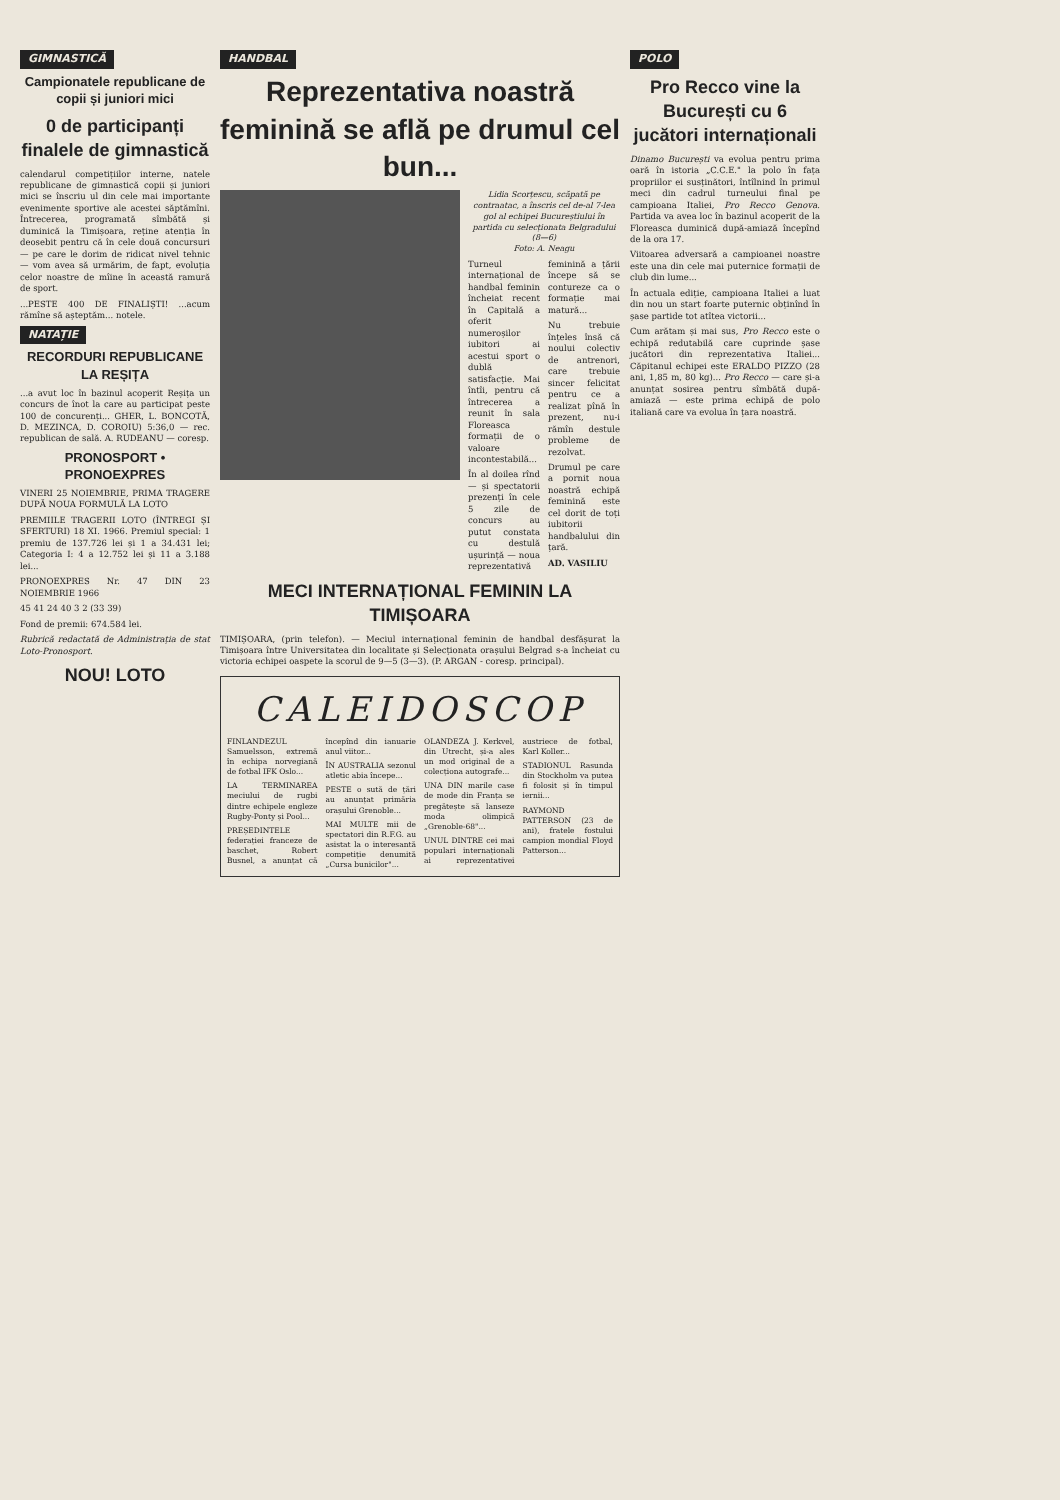GIMNASTICĂ
Campionatele republicane de copii și juniori mici
0 de participanți finalele de gimnastică
calendarul competițiilor interne, natele republicane de gimnastică copii și juniori mici se înscriu ul din cele mai importante evenimente sportive ale acestei săptămîni. Întrecerea, programată sîmbătă și duminică la Timișoara, reține atenția în deosebit pentru că în cele două concursuri — pe care le dorim de ridicat nivel tehnic — vom avea să urmărim, de fapt, evoluția celor noastre de mîine în această ramură de sport.
...PESTE 400 DE FINALIȘTI! ...acum rămîne să așteptăm... notele.
NATAȚIE
RECORDURI REPUBLICANE LA REȘIȚA
...a avut loc în bazinul acoperit Reșița un concurs de înot la care au participat peste 100 de concurenți... GHER, L. BONCOTĂ, D. MEZINCA, D. COROIU) 5:36,0 — rec. republican de sală. A. RUDEANU — coresp.
PRONOSPORT • PRONOEXPRES
VINERI 25 NOIEMBRIE, PRIMA TRAGERE DUPĂ NOUA FORMULĂ LA LOTO
PREMIILE TRAGERII LOTO (ÎNTREGI ȘI SFERTURI) 18 XI. 1966. Premiul special: 1 premiu de 137.726 lei și 1 a 34.431 lei; Categoria I: 4 a 12.752 lei și 11 a 3.188 lei...
PRONOEXPRES Nr. 47 DIN 23 NOIEMBRIE 1966
45 41 24 40 3 2 (33 39)
Fond de premii: 674.584 lei.
Rubrică redactată de Administrația de stat Loto-Pronosport.
NOU! LOTO
HANDBAL
Reprezentativa noastră feminină se află pe drumul cel bun...
Lidia Scorțescu, scăpată pe contraatac, a înscris cel de-al 7-lea gol al echipei Bucureștiului în partida cu selecționata Belgradului (8—6)
Foto: A. Neagu
Turneul internațional de handbal feminin încheiat recent în Capitală a oferit numeroșilor iubitori ai acestui sport o dublă satisfacție. Mai întîi, pentru că întrecerea a reunit în sala Floreasca formații de o valoare incontestabilă...
În al doilea rînd — și spectatorii prezenți în cele 5 zile de concurs au putut constata cu destulă ușurință — noua reprezentativă feminină a țării începe să se contureze ca o formație mai matură...
Nu trebuie înțeles însă că noului colectiv de antrenori, care trebuie sincer felicitat pentru ce a realizat pînă în prezent, nu-i rămîn destule probleme de rezolvat.
Drumul pe care a pornit noua noastră echipă feminină este cel dorit de toți iubitorii handbalului din țară.
AD. VASILIU
MECI INTERNAȚIONAL FEMININ LA TIMIȘOARA
TIMIȘOARA, (prin telefon). — Meciul internațional feminin de handbal desfășurat la Timișoara între Universitatea din localitate și Selecționata orașului Belgrad s-a încheiat cu victoria echipei oaspete la scorul de 9—5 (3—3). (P. ARGAN - coresp. principal).
CALEIDOSCOP
FINLANDEZUL Samuelsson, extremă în echipa norvegiană de fotbal IFK Oslo...
LA TERMINAREA meciului de rugbi dintre echipele engleze Rugby-Ponty și Pool...
PREȘEDINTELE federației franceze de baschet, Robert Busnel, a anunțat că începînd din ianuarie anul viitor...
ÎN AUSTRALIA sezonul atletic abia începe...
PESTE o sută de țări au anunțat primăria orașului Grenoble...
MAI MULTE mii de spectatori din R.F.G. au asistat la o interesantă competiție denumită „Cursa bunicilor"...
OLANDEZA J. Kerkvel, din Utrecht, și-a ales un mod original de a colecționa autografe...
UNA DIN marile case de mode din Franța se pregătește să lanseze moda olimpică „Grenoble-68"...
UNUL DINTRE cei mai populari internaționali ai reprezentativei austriece de fotbal, Karl Koller...
STADIONUL Rasunda din Stockholm va putea fi folosit și în timpul iernii...
RAYMOND PATTERSON (23 de ani), fratele fostului campion mondial Floyd Patterson...
POLO
Pro Recco vine la București cu 6 jucători internaționali
Dinamo București va evolua pentru prima oară în istoria „C.C.E." la polo în fața propriilor ei susținători, întîlnind în primul meci din cadrul turneului final pe campioana Italiei, Pro Recco Genova. Partida va avea loc în bazinul acoperit de la Floreasca duminică după-amiază începînd de la ora 17.
Viitoarea adversară a campioanei noastre este una din cele mai puternice formații de club din lume...
În actuala ediție, campioana Italiei a luat din nou un start foarte puternic obținînd în șase partide tot atîtea victorii...
Cum arătam și mai sus, Pro Recco este o echipă redutabilă care cuprinde șase jucători din reprezentativa Italiei... Căpitanul echipei este ERALDO PIZZO (28 ani, 1,85 m, 80 kg)... Pro Recco — care și-a anunțat sosirea pentru sîmbătă după-amiază — este prima echipă de polo italiană care va evolua în țara noastră.